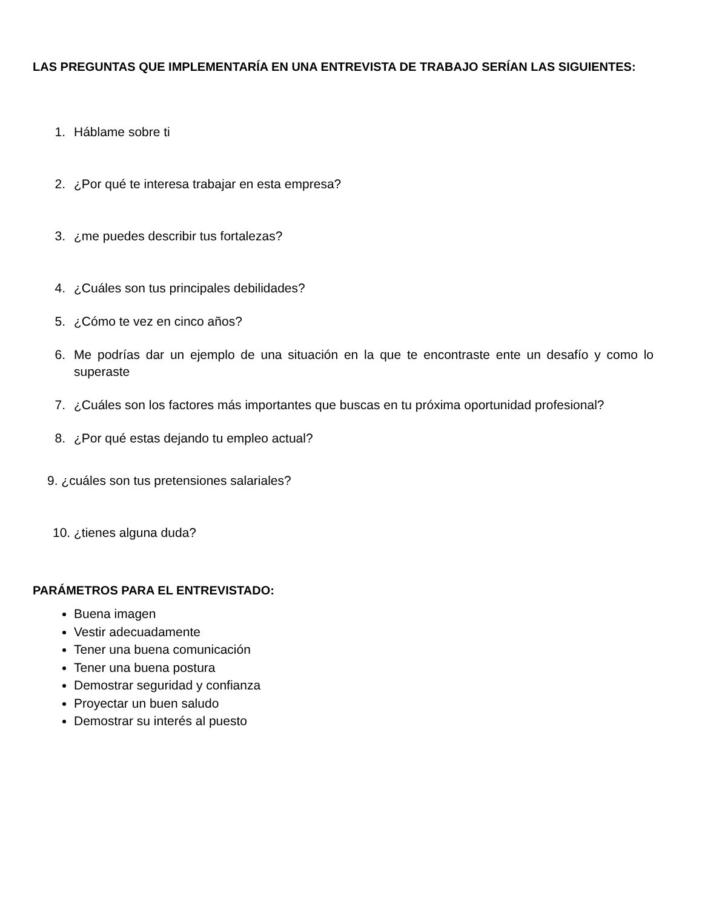LAS PREGUNTAS QUE IMPLEMENTARÍA EN UNA ENTREVISTA DE TRABAJO SERÍAN LAS SIGUIENTES:
1. Háblame sobre ti
2. ¿Por qué te interesa trabajar en esta empresa?
3. ¿me puedes describir tus fortalezas?
4. ¿Cuáles son tus principales debilidades?
5. ¿Cómo te vez en cinco años?
6. Me podrías dar un ejemplo de una situación en la que te encontraste ente un desafío y como lo superaste
7. ¿Cuáles son los factores más importantes que buscas en tu próxima oportunidad profesional?
8. ¿Por qué estas dejando tu empleo actual?
9. ¿cuáles son tus pretensiones salariales?
10. ¿tienes alguna duda?
PARÁMETROS PARA EL ENTREVISTADO:
Buena imagen
Vestir adecuadamente
Tener una buena comunicación
Tener una buena postura
Demostrar seguridad y confianza
Proyectar un buen saludo
Demostrar su interés al puesto